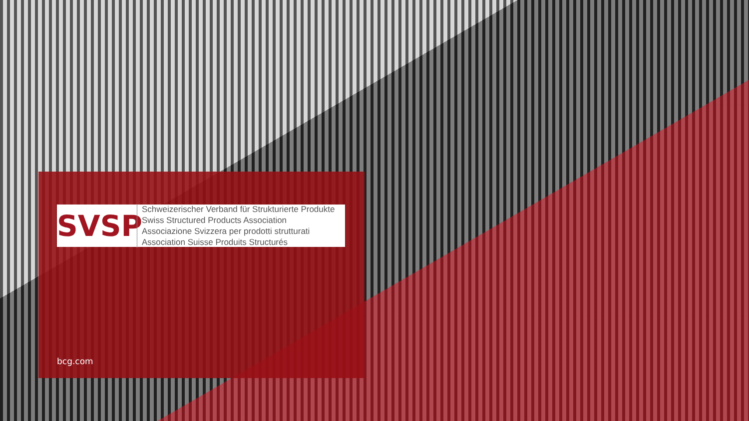SVSP
Schweizerischer Verband für Strukturierte Produkte
Swiss Structured Products Association
Associazione Svizzera per prodotti strutturati
Association Suisse Produits Structurés
bcg.com